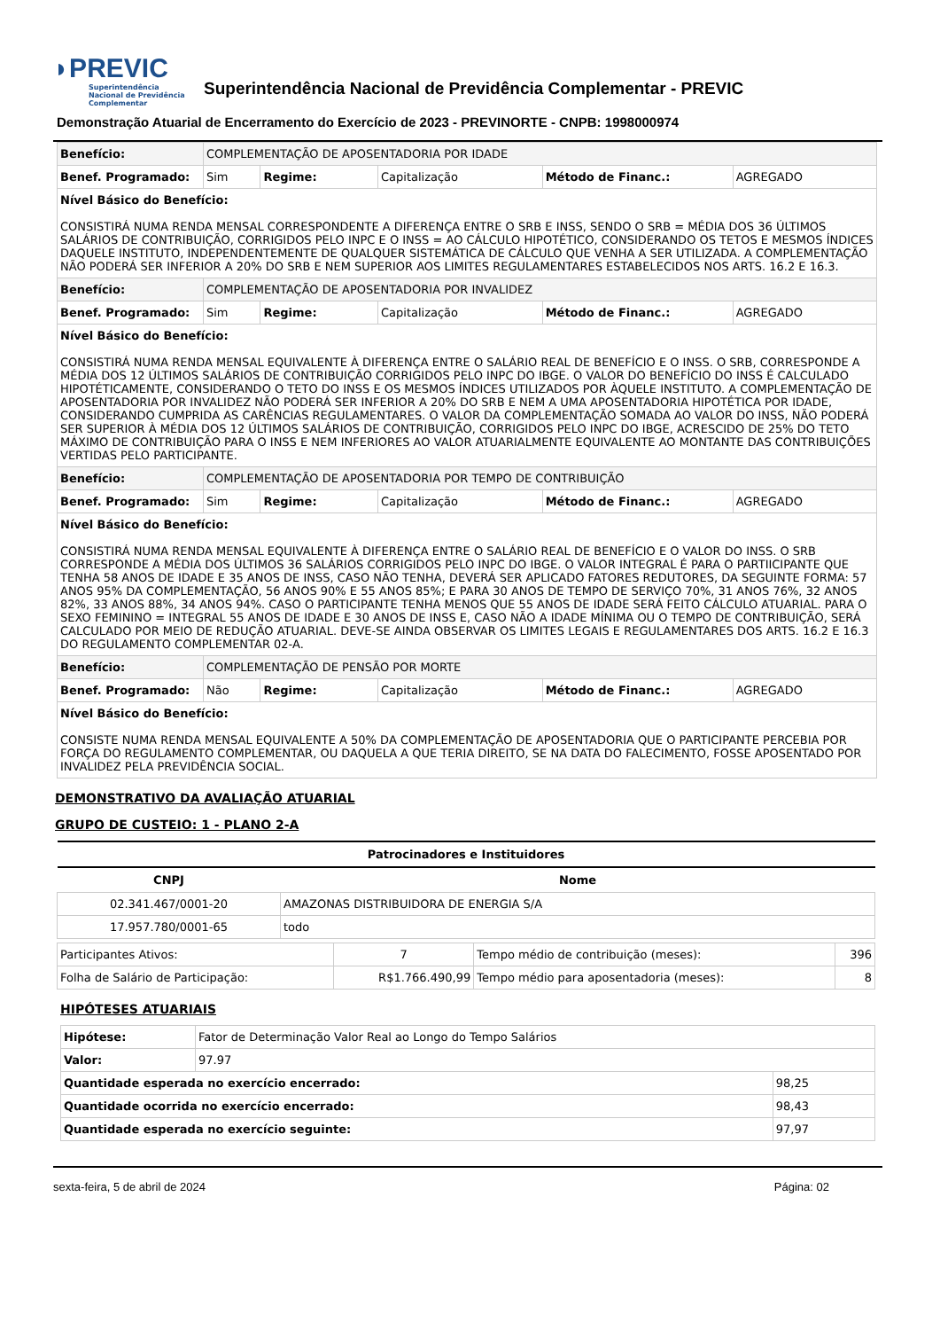◗PREVIC
Superintendência Nacional de Previdência Complementar
Superintendência Nacional de Previdência Complementar - PREVIC
Demonstração Atuarial de Encerramento do Exercício de 2023 - PREVINORTE - CNPB: 1998000974
| Benefício: | COMPLEMENTAÇÃO DE APOSENTADORIA POR IDADE | | | | |
| Benef. Programado: | Sim | Regime: | Capitalização | Método de Financ.: | AGREGADO |
| Nível Básico do Benefício: CONSISTIRÁ NUMA RENDA MENSAL CORRESPONDENTE A DIFERENÇA ENTRE O SRB E INSS, SENDO O SRB = MÉDIA DOS 36 ÚLTIMOS SALÁRIOS DE CONTRIBUIÇÃO, CORRIGIDOS PELO INPC E O INSS = AO CÁLCULO HIPOTÉTICO, CONSIDERANDO OS TETOS E MESMOS ÍNDICES DAQUELE INSTITUTO, INDEPENDENTEMENTE DE QUALQUER SISTEMÁTICA DE CÁLCULO QUE VENHA A SER UTILIZADA. A COMPLEMENTAÇÃO NÃO PODERÁ SER INFERIOR A 20% DO SRB E NEM SUPERIOR AOS LIMITES REGULAMENTARES ESTABELECIDOS NOS ARTS. 16.2 E 16.3. | | | | | |
| Benefício: | COMPLEMENTAÇÃO DE APOSENTADORIA POR INVALIDEZ | | | | |
| Benef. Programado: | Sim | Regime: | Capitalização | Método de Financ.: | AGREGADO |
| Nível Básico do Benefício: CONSISTIRÁ NUMA RENDA MENSAL EQUIVALENTE À DIFERENÇA ENTRE O SALÁRIO REAL DE BENEFÍCIO E O INSS. O SRB, CORRESPONDE A MÉDIA DOS 12 ÚLTIMOS SALÁRIOS DE CONTRIBUIÇÃO CORRIGIDOS PELO INPC DO IBGE. O VALOR DO BENEFÍCIO DO INSS É CALCULADO HIPOTÉTICAMENTE, CONSIDERANDO O TETO DO INSS E OS MESMOS ÍNDICES UTILIZADOS POR ÀQUELE INSTITUTO. A COMPLEMENTAÇÃO DE APOSENTADORIA POR INVALIDEZ NÃO PODERÁ SER INFERIOR A 20% DO SRB E NEM A UMA APOSENTADORIA HIPOTÉTICA POR IDADE, CONSIDERANDO CUMPRIDA AS CARÊNCIAS REGULAMENTARES. O VALOR DA COMPLEMENTAÇÃO SOMADA AO VALOR DO INSS, NÃO PODERÁ SER SUPERIOR À MÉDIA DOS 12 ÚLTIMOS SALÁRIOS DE CONTRIBUIÇÃO, CORRIGIDOS PELO INPC DO IBGE, ACRESCIDO DE 25% DO TETO MÁXIMO DE CONTRIBUIÇÃO PARA O INSS E NEM INFERIORES AO VALOR ATUARIALMENTE EQUIVALENTE AO MONTANTE DAS CONTRIBUIÇÕES VERTIDAS PELO PARTICIPANTE. | | | | | |
| Benefício: | COMPLEMENTAÇÃO DE APOSENTADORIA POR TEMPO DE CONTRIBUIÇÃO | | | | |
| Benef. Programado: | Sim | Regime: | Capitalização | Método de Financ.: | AGREGADO |
| Nível Básico do Benefício: CONSISTIRÁ NUMA RENDA MENSAL EQUIVALENTE À DIFERENÇA ENTRE O SALÁRIO REAL DE BENEFÍCIO E O VALOR DO INSS. O SRB CORRESPONDE A MÉDIA DOS ÚLTIMOS 36 SALÁRIOS CORRIGIDOS PELO INPC DO IBGE. O VALOR INTEGRAL É PARA O PARTIICIPANTE QUE TENHA 58 ANOS DE IDADE E 35 ANOS DE INSS, CASO NÃO TENHA, DEVERÁ SER APLICADO FATORES REDUTORES, DA SEGUINTE FORMA: 57 ANOS 95% DA COMPLEMENTAÇÃO, 56 ANOS 90% E 55 ANOS 85%; E PARA 30 ANOS DE TEMPO DE SERVIÇO 70%, 31 ANOS 76%, 32 ANOS 82%, 33 ANOS 88%, 34 ANOS 94%. CASO O PARTICIPANTE TENHA MENOS QUE 55 ANOS DE IDADE SERÁ FEITO CÁLCULO ATUARIAL. PARA O SEXO FEMININO = INTEGRAL 55 ANOS DE IDADE E 30 ANOS DE INSS E, CASO NÃO A IDADE MÍNIMA OU O TEMPO DE CONTRIBUIÇÃO, SERÁ CALCULADO POR MEIO DE REDUÇÃO ATUARIAL. DEVE-SE AINDA OBSERVAR OS LIMITES LEGAIS E REGULAMENTARES DOS ARTS. 16.2 E 16.3 DO REGULAMENTO COMPLEMENTAR 02-A. | | | | | |
| Benefício: | COMPLEMENTAÇÃO DE PENSÃO POR MORTE | | | | |
| Benef. Programado: | Não | Regime: | Capitalização | Método de Financ.: | AGREGADO |
| Nível Básico do Benefício: CONSISTE NUMA RENDA MENSAL EQUIVALENTE A 50% DA COMPLEMENTAÇÃO DE APOSENTADORIA QUE O PARTICIPANTE PERCEBIA POR FORÇA DO REGULAMENTO COMPLEMENTAR, OU DAQUELA A QUE TERIA DIREITO, SE NA DATA DO FALECIMENTO, FOSSE APOSENTADO POR INVALIDEZ PELA PREVIDÊNCIA SOCIAL. | | | | | |
DEMONSTRATIVO DA AVALIAÇÃO ATUARIAL
GRUPO DE CUSTEIO: 1 - PLANO 2-A
| Patrocinadores e Instituidores | |
| --- | --- |
| CNPJ | Nome |
| 02.341.467/0001-20 | AMAZONAS DISTRIBUIDORA DE ENERGIA S/A |
| 17.957.780/0001-65 | todo |
| Participantes Ativos: | 7 | Tempo médio de contribuição (meses): | 396 |
| Folha de Salário de Participação: | R$1.766.490,99 | Tempo médio para aposentadoria (meses): | 8 |
HIPÓTESES ATUARIAIS
| Hipótese: | Fator de Determinação Valor Real ao Longo do Tempo Salários | |
| Valor: | 97.97 | |
| Quantidade esperada no exercício encerrado: | | 98,25 |
| Quantidade ocorrida no exercício encerrado: | | 98,43 |
| Quantidade esperada no exercício seguinte: | | 97,97 |
sexta-feira, 5 de abril de 2024 Página: 02